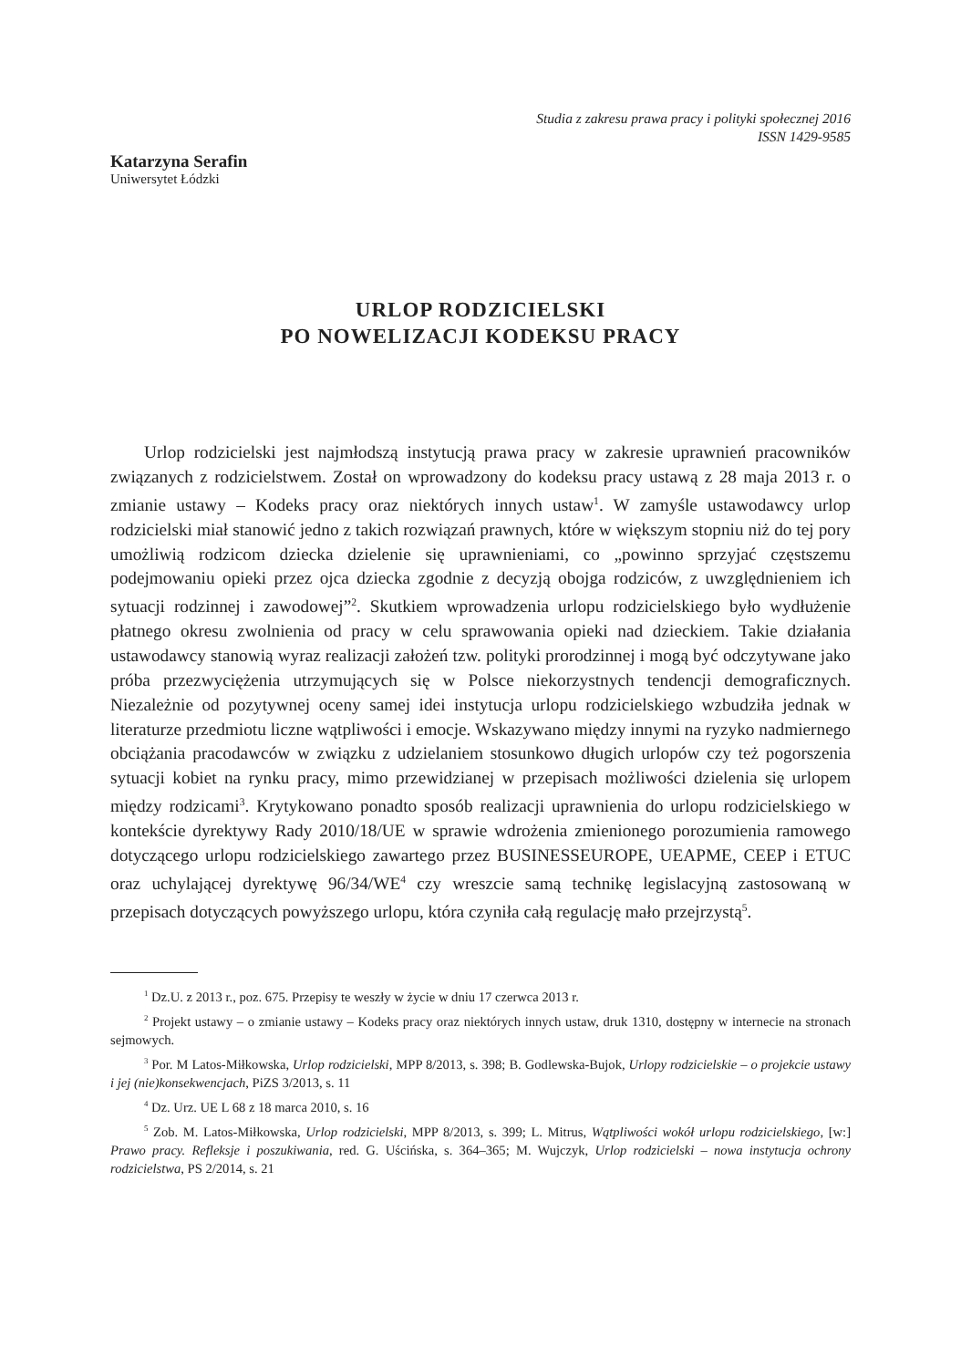Studia z zakresu prawa pracy i polityki społecznej 2016
ISSN 1429-9585
Katarzyna Serafin
Uniwersytet Łódzki
URLOP RODZICIELSKI
PO NOWELIZACJI KODEKSU PRACY
Urlop rodzicielski jest najmłodszą instytucją prawa pracy w zakresie uprawnień pracowników związanych z rodzicielstwem. Został on wprowadzony do kodeksu pracy ustawą z 28 maja 2013 r. o zmianie ustawy – Kodeks pracy oraz niektórych innych ustaw<sup>1</sup>. W zamyśle ustawodawcy urlop rodzicielski miał stanowić jedno z takich rozwiązań prawnych, które w większym stopniu niż do tej pory umożliwią rodzicom dziecka dzielenie się uprawnieniami, co „powinno sprzyjać częstszemu podejmowaniu opieki przez ojca dziecka zgodnie z decyzją obojga rodziców, z uwzględnieniem ich sytuacji rodzinnej i zawodowej”<sup>2</sup>. Skutkiem wprowadzenia urlopu rodzicielskiego było wydłużenie płatnego okresu zwolnienia od pracy w celu sprawowania opieki nad dzieckiem. Takie działania ustawodawcy stanowią wyraz realizacji założeń tzw. polityki prorodzinnej i mogą być odczytywane jako próba przezwyciężenia utrzymujących się w Polsce niekorzystnych tendencji demograficznych. Niezależnie od pozytywnej oceny samej idei instytucja urlopu rodzicielskiego wzbudziła jednak w literaturze przedmiotu liczne wątpliwości i emocje. Wskazywano między innymi na ryzyko nadmiernego obciążania pracodawców w związku z udzielaniem stosunkowo długich urlopów czy też pogorszenia sytuacji kobiet na rynku pracy, mimo przewidzianej w przepisach możliwości dzielenia się urlopem między rodzicami<sup>3</sup>. Krytykowano ponadto sposób realizacji uprawnienia do urlopu rodzicielskiego w kontekście dyrektywy Rady 2010/18/UE w sprawie wdrożenia zmienionego porozumienia ramowego dotyczącego urlopu rodzicielskiego zawartego przez BUSINESSEUROPE, UEAPME, CEEP i ETUC oraz uchylającej dyrektywę 96/34/WE<sup>4</sup> czy wreszcie samą technikę legislacyjną zastosowaną w przepisach dotyczących powyższego urlopu, która czyniła całą regulację mało przejrzystą<sup>5</sup>.
<sup>1</sup> Dz.U. z 2013 r., poz. 675. Przepisy te weszły w życie w dniu 17 czerwca 2013 r.
<sup>2</sup> Projekt ustawy – o zmianie ustawy – Kodeks pracy oraz niektórych innych ustaw, druk 1310, dostępny w internecie na stronach sejmowych.
<sup>3</sup> Por. M Latos-Miłkowska, Urlop rodzicielski, MPP 8/2013, s. 398; B. Godlewska-Bujok, Urlopy rodzicielskie – o projekcie ustawy i jej (nie)konsekwencjach, PiZS 3/2013, s. 11
<sup>4</sup> Dz. Urz. UE L 68 z 18 marca 2010, s. 16
<sup>5</sup> Zob. M. Latos-Miłkowska, Urlop rodzicielski, MPP 8/2013, s. 399; L. Mitrus, Wątpliwości wokół urlopu rodzicielskiego, [w:] Prawo pracy. Refleksje i poszukiwania, red. G. Uścińska, s. 364–365; M. Wujczyk, Urlop rodzicielski – nowa instytucja ochrony rodzicielstwa, PS 2/2014, s. 21